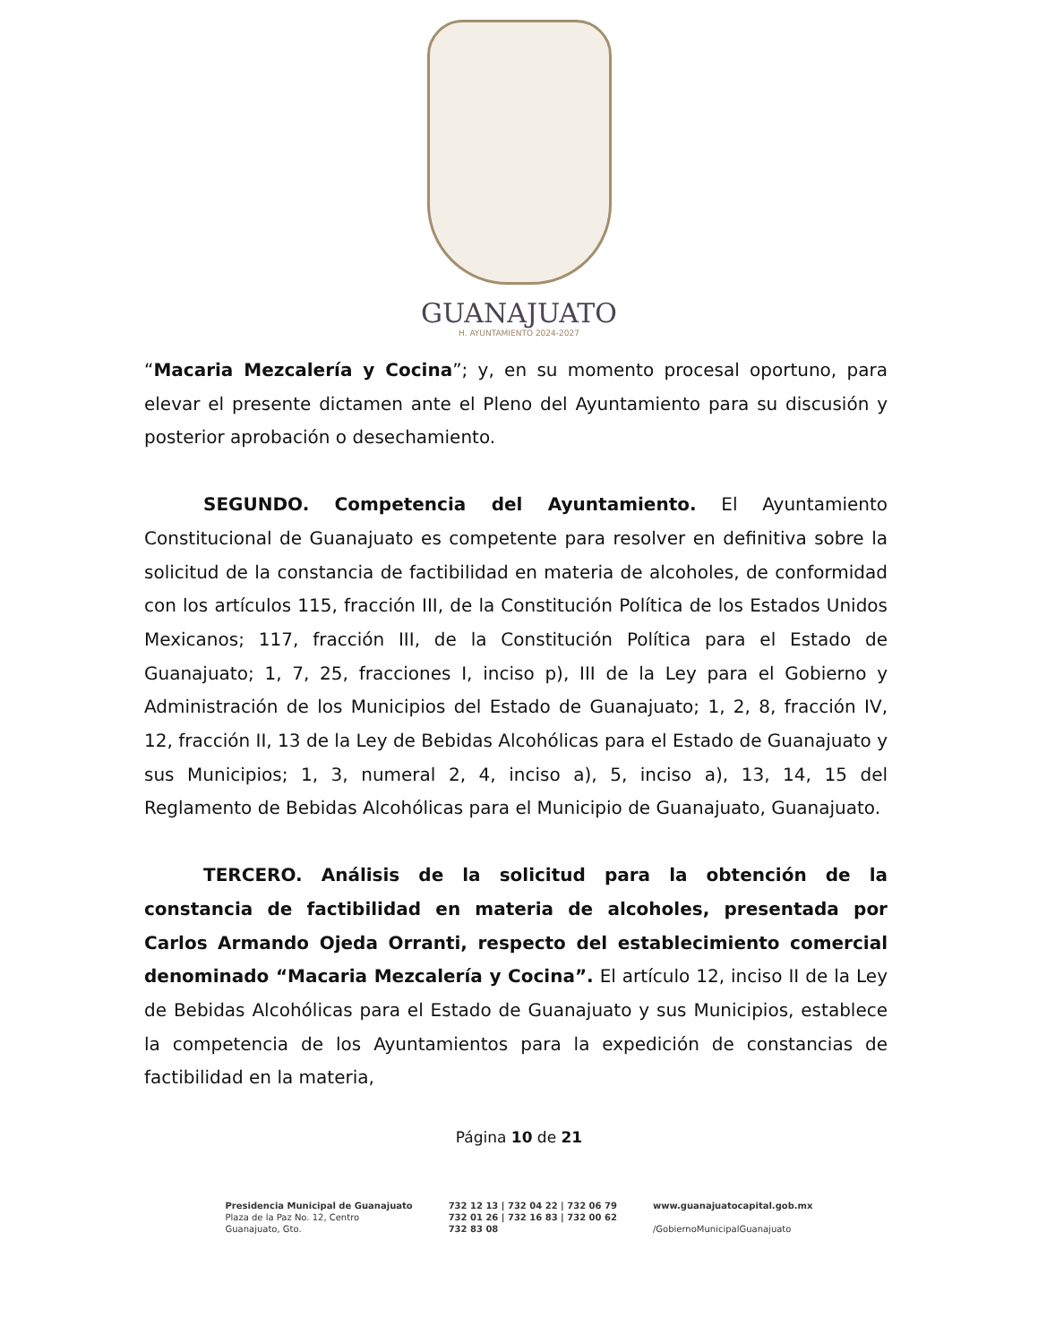GUANAJUATO
H. AYUNTAMIENTO 2024-2027
“Macaria Mezcalería y Cocina”; y, en su momento procesal oportuno, para elevar el presente dictamen ante el Pleno del Ayuntamiento para su discusión y posterior aprobación o desechamiento.
SEGUNDO. Competencia del Ayuntamiento. El Ayuntamiento Constitucional de Guanajuato es competente para resolver en definitiva sobre la solicitud de la constancia de factibilidad en materia de alcoholes, de conformidad con los artículos 115, fracción III, de la Constitución Política de los Estados Unidos Mexicanos; 117, fracción III, de la Constitución Política para el Estado de Guanajuato; 1, 7, 25, fracciones I, inciso p), III de la Ley para el Gobierno y Administración de los Municipios del Estado de Guanajuato; 1, 2, 8, fracción IV, 12, fracción II, 13 de la Ley de Bebidas Alcohólicas para el Estado de Guanajuato y sus Municipios; 1, 3, numeral 2, 4, inciso a), 5, inciso a), 13, 14, 15 del Reglamento de Bebidas Alcohólicas para el Municipio de Guanajuato, Guanajuato.
TERCERO. Análisis de la solicitud para la obtención de la constancia de factibilidad en materia de alcoholes, presentada por Carlos Armando Ojeda Orranti, respecto del establecimiento comercial denominado “Macaria Mezcalería y Cocina”. El artículo 12, inciso II de la Ley de Bebidas Alcohólicas para el Estado de Guanajuato y sus Municipios, establece la competencia de los Ayuntamientos para la expedición de constancias de factibilidad en la materia,
Página 10 de 21
Presidencia Municipal de Guanajuato
Plaza de la Paz No. 12, Centro
Guanajuato, Gto.
732 12 13 | 732 04 22 | 732 06 79
732 01 26 | 732 16 83 | 732 00 62
732 83 08
www.guanajuatocapital.gob.mx
/GobiernoMunicipalGuanajuato